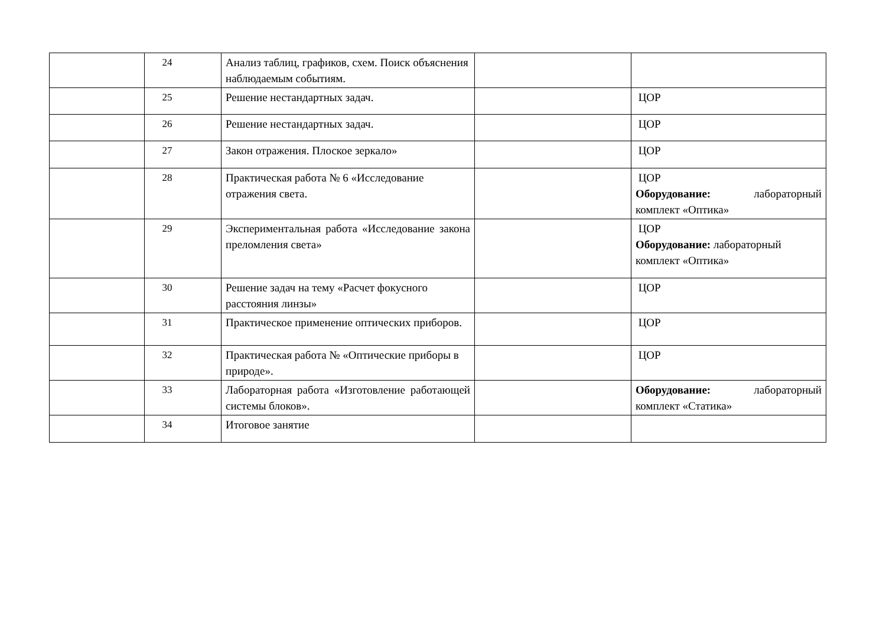| | 24 | Анализ таблиц, графиков, схем. Поиск объяснения наблюдаемым событиям. | | |
| | 25 | Решение нестандартных задач. | | ЦОР |
| | 26 | Решение нестандартных задач. | | ЦОР |
| | 27 | Закон отражения. Плоское зеркало» | | ЦОР |
| | 28 | Практическая работа № 6 «Исследование отражения света. | | ЦОР Оборудование: лабораторный комплект «Оптика» |
| | 29 | Экспериментальная работа «Исследование закона преломления света» | | ЦОР Оборудование: лабораторный комплект «Оптика» |
| | 30 | Решение задач на тему «Расчет фокусного расстояния линзы» | | ЦОР |
| | 31 | Практическое применение оптических приборов. | | ЦОР |
| | 32 | Практическая работа № «Оптические приборы в природе». | | ЦОР |
| | 33 | Лабораторная работа «Изготовление работающей системы блоков». | | Оборудование: лабораторный комплект «Статика» |
| | 34 | Итоговое занятие | | |